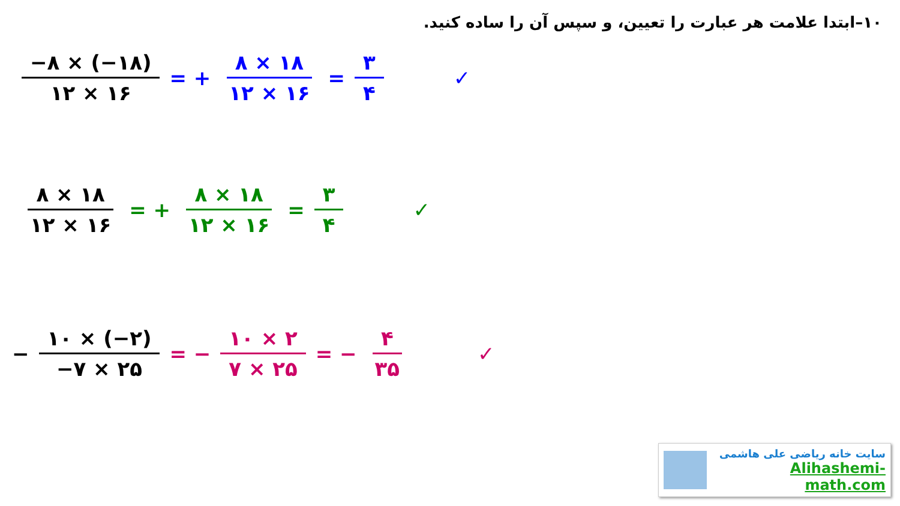۱۰–ابتدا علامت هر عبارت را تعیین، و سپس آن را ساده کنید.
−۸ × (−۱۸) ۱۲ × ۱۶
= +
۸ × ۱۸ ۱۲ × ۱۶
=
۳ ۴
✓
۸ × ۱۸ ۱۲ × ۱۶
= +
۸ × ۱۸ ۱۲ × ۱۶
=
۳ ۴
✓
−
۱۰ × (−۲) −۷ × ۲۵
= −
۱۰ × ۲ ۷ × ۲۵
= −
۴ ۳۵
✓
سایت خانه ریاضی علی هاشمی
Alihashemi-math.com